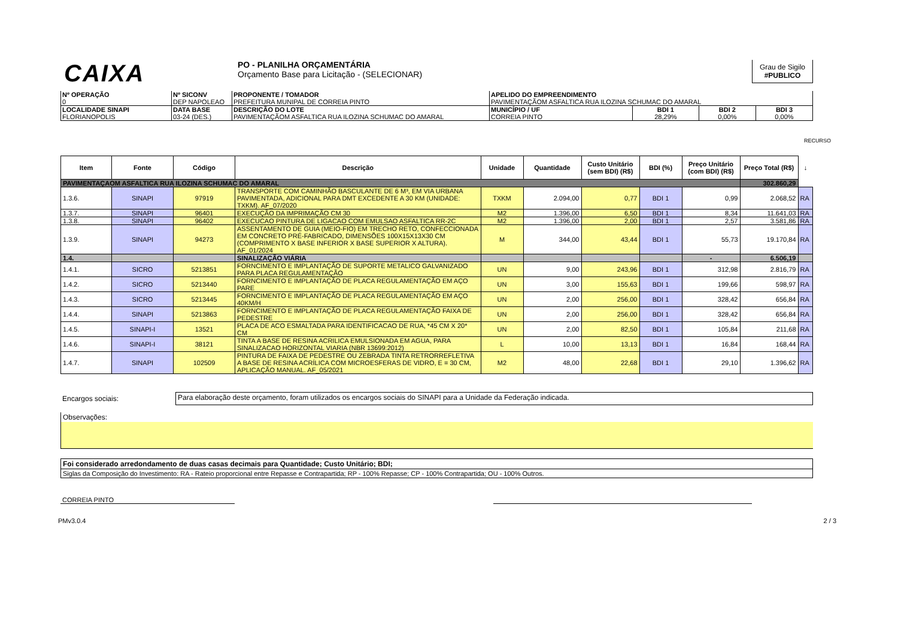CAIXA
PO - PLANILHA ORÇAMENTÁRIA
Orçamento Base para Licitação - (SELECIONAR)
Grau de Sigilo
#PUBLICO
| Nº OPERAÇÃO 0 | Nº SICONV DEP NAPOLEAO | PROPONENTE / TOMADOR PREFEITURA MUNIPAL DE CORREIA PINTO | APELIDO DO EMPREENDIMENTO PAVIMENTAÇÃOM ASFALTICA RUA ILOZINA SCHUMAC DO AMARAL | | | |
| LOCALIDADE SINAPI FLORIANOPOLIS | DATA BASE 03-24 (DES.) | DESCRIÇÃO DO LOTE PAVIMENTAÇÃOM ASFALTICA RUA ILOZINA SCHUMAC DO AMARAL | MUNICÍPIO / UF CORREIA PINTO | BDI 1 28,29% | BDI 2 0,00% | BDI 3 0,00% |
RECURSO
| Item | Fonte | Código | Descrição | Unidade | Quantidade | Custo Unitário (sem BDI) (R$) | BDI (%) | Preço Unitário (com BDI) (R$) | Preço Total (R$) | ↓ |
| --- | --- | --- | --- | --- | --- | --- | --- | --- | --- | --- |
| PAVIMENTAÇAOM ASFALTICA RUA ILOZINA SCHUMAC DO AMARAL | | | | | | | | | 302.860,29 | |
| 1.3.6. | SINAPI | 97919 | TRANSPORTE COM CAMINHÃO BASCULANTE DE 6 M³, EM VIA URBANA PAVIMENTADA, ADICIONAL PARA DMT EXCEDENTE A 30 KM (UNIDADE: TXKM). AF_07/2020 | TXKM | 2.094,00 | 0,77 | BDI 1 | 0,99 | 2.068,52 | RA |
| 1.3.7. | SINAPI | 96401 | EXECUÇÃO DA IMPRIMAÇÃO CM 30 | M2 | 1.396,00 | 6,50 | BDI 1 | 8,34 | 11.641,03 | RA |
| 1.3.8. | SINAPI | 96402 | EXECUCAO PINTURA DE LIGACAO COM EMULSAO ASFALTICA RR-2C | M2 | 1.396,00 | 2,00 | BDI 1 | 2,57 | 3.581,86 | RA |
| 1.3.9. | SINAPI | 94273 | ASSENTAMENTO DE GUIA (MEIO-FIO) EM TRECHO RETO, CONFECCIONADA EM CONCRETO PRÉ-FABRICADO, DIMENSÕES 100X15X13X30 CM (COMPRIMENTO X BASE INFERIOR X BASE SUPERIOR X ALTURA). AF_01/2024 | M | 344,00 | 43,44 | BDI 1 | 55,73 | 19.170,84 | RA |
| 1.4. | | | SINALIZAÇÃO VIÁRIA | | | | | - | 6.506,19 | |
| 1.4.1. | SICRO | 5213851 | FORNCIMENTO E IMPLANTAÇÃO DE SUPORTE METALICO GALVANIZADO PARA PLACA REGULAMENTAÇÃO | UN | 9,00 | 243,96 | BDI 1 | 312,98 | 2.816,79 | RA |
| 1.4.2. | SICRO | 5213440 | FORNCIMENTO E IMPLANTAÇÃO DE PLACA REGULAMENTAÇÃO EM AÇO PARE | UN | 3,00 | 155,63 | BDI 1 | 199,66 | 598,97 | RA |
| 1.4.3. | SICRO | 5213445 | FORNCIMENTO E IMPLANTAÇÃO DE PLACA REGULAMENTAÇÃO EM AÇO 40KM/H | UN | 2,00 | 256,00 | BDI 1 | 328,42 | 656,84 | RA |
| 1.4.4. | SINAPI | 5213863 | FORNCIMENTO E IMPLANTAÇÃO DE PLACA REGULAMENTAÇÃO FAIXA DE PEDESTRE | UN | 2,00 | 256,00 | BDI 1 | 328,42 | 656,84 | RA |
| 1.4.5. | SINAPI-I | 13521 | PLACA DE ACO ESMALTADA PARA IDENTIFICACAO DE RUA, *45 CM X 20* CM | UN | 2,00 | 82,50 | BDI 1 | 105,84 | 211,68 | RA |
| 1.4.6. | SINAPI-I | 38121 | TINTA A BASE DE RESINA ACRILICA EMULSIONADA EM AGUA, PARA SINALIZACAO HORIZONTAL VIARIA (NBR 13699:2012) | L | 10,00 | 13,13 | BDI 1 | 16,84 | 168,44 | RA |
| 1.4.7. | SINAPI | 102509 | PINTURA DE FAIXA DE PEDESTRE OU ZEBRADA TINTA RETRORREFLETIVA A BASE DE RESINA ACRÍLICA COM MICROESFERAS DE VIDRO, E = 30 CM, APLICAÇÃO MANUAL. AF_05/2021 | M2 | 48,00 | 22,68 | BDI 1 | 29,10 | 1.396,62 | RA |
Encargos sociais:
Para elaboração deste orçamento, foram utilizados os encargos sociais do SINAPI para a Unidade da Federação indicada.
Observações:
| Foi considerado arredondamento de duas casas decimais para Quantidade; Custo Unitário; BDI; |
| Siglas da Composição do Investimento: RA - Rateio proporcional entre Repasse e Contrapartida; RP - 100% Repasse; CP - 100% Contrapartida; OU - 100% Outros. |
CORREIA PINTO
PMv3.0.4 2 / 3